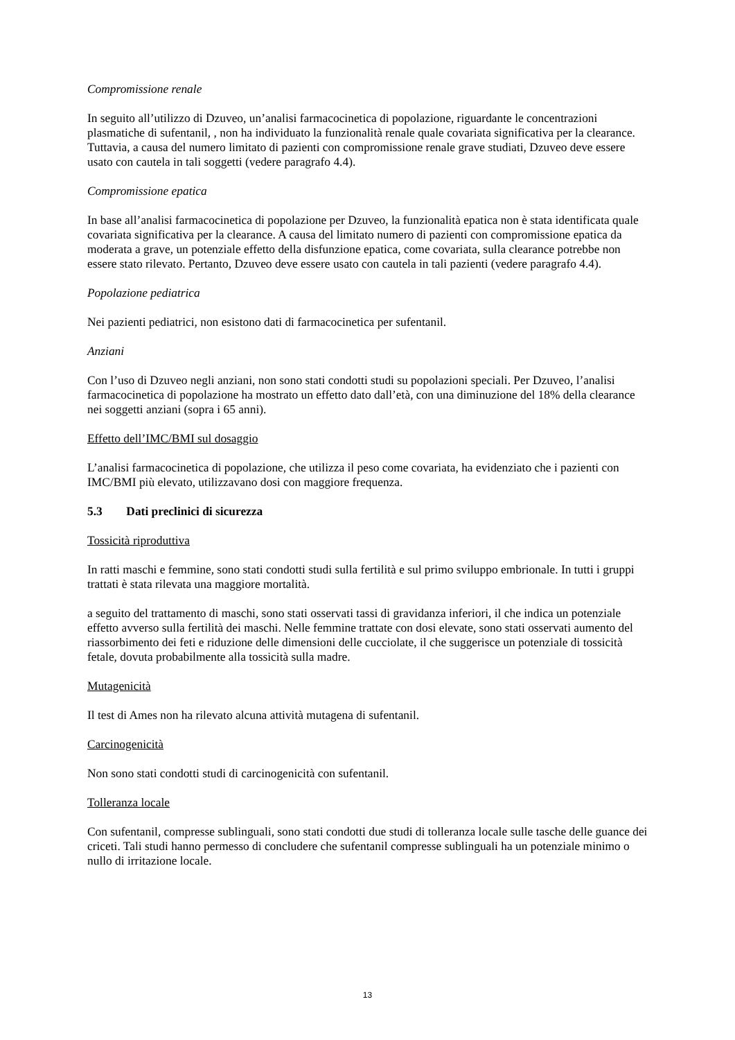Compromissione renale
In seguito all’utilizzo di Dzuveo, un’analisi farmacocinetica di popolazione, riguardante le concentrazioni plasmatiche di sufentanil, , non ha individuato la funzionalità renale quale covariata significativa per la clearance. Tuttavia, a causa del numero limitato di pazienti con compromissione renale grave studiati, Dzuveo deve essere usato con cautela in tali soggetti (vedere paragrafo 4.4).
Compromissione epatica
In base all’analisi farmacocinetica di popolazione per Dzuveo, la funzionalità epatica non è stata identificata quale covariata significativa per la clearance. A causa del limitato numero di pazienti con compromissione epatica da moderata a grave, un potenziale effetto della disfunzione epatica, come covariata, sulla clearance potrebbe non essere stato rilevato. Pertanto, Dzuveo deve essere usato con cautela in tali pazienti (vedere paragrafo 4.4).
Popolazione pediatrica
Nei pazienti pediatrici, non esistono dati di farmacocinetica per sufentanil.
Anziani
Con l’uso di Dzuveo negli anziani, non sono stati condotti studi su popolazioni speciali. Per Dzuveo, l’analisi farmacocinetica di popolazione ha mostrato un effetto dato dall’età, con una diminuzione del 18% della clearance nei soggetti anziani (sopra i 65 anni).
Effetto dell’IMC/BMI sul dosaggio
L’analisi farmacocinetica di popolazione, che utilizza il peso come covariata, ha evidenziato che i pazienti con IMC/BMI più elevato, utilizzavano dosi con maggiore frequenza.
5.3 Dati preclinici di sicurezza
Tossicità riproduttiva
In ratti maschi e femmine, sono stati condotti studi sulla fertilità e sul primo sviluppo embrionale. In tutti i gruppi trattati è stata rilevata una maggiore mortalità.
a seguito del trattamento di maschi, sono stati osservati tassi di gravidanza inferiori, il che indica un potenziale effetto avverso sulla fertilità dei maschi. Nelle femmine trattate con dosi elevate, sono stati osservati aumento del riassorbimento dei feti e riduzione delle dimensioni delle cucciolate, il che suggerisce un potenziale di tossicità fetale, dovuta probabilmente alla tossicità sulla madre.
Mutagenicità
Il test di Ames non ha rilevato alcuna attività mutagena di sufentanil.
Carcinogenicità
Non sono stati condotti studi di carcinogenicità con sufentanil.
Tolleranza locale
Con sufentanil, compresse sublinguali, sono stati condotti due studi di tolleranza locale sulle tasche delle guance dei criceti. Tali studi hanno permesso di concludere che sufentanil compresse sublinguali ha un potenziale minimo o nullo di irritazione locale.
13